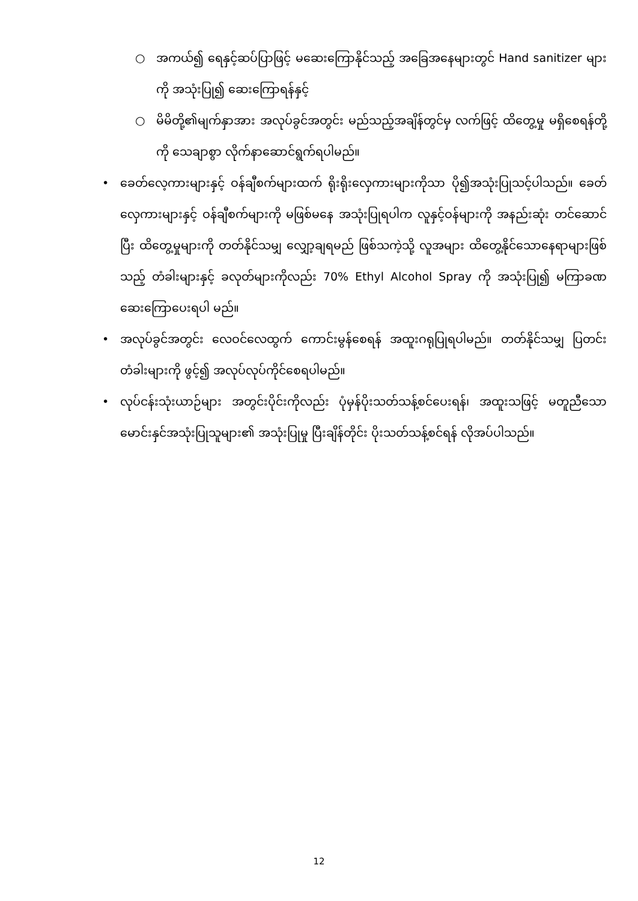○ အကယ်၍ ရေနှင့်ဆပ်ပြာဖြင့် မဆေးကြောနိုင်သည့် အခြေအနေများတွင် Hand sanitizer များကို အသုံးပြု၍ ဆေးကြောရန်နှင့်
○ မိမိတို့၏မျက်နှာအား အလုပ်ခွင်အတွင်း မည်သည့်အချိန်တွင်မှ လက်ဖြင့် ထိတွေ့မှု မရှိစေရန်တို့ကို သေချာစွာ လိုက်နာဆောင်ရွက်ရပါမည်။
• ခေတ်လေ့ကားများနှင့် ဝန်ချီစက်များထက် ရိုးရိုးလှေကားများကိုသာ ပို၍အသုံးပြုသင့်ပါသည်။ ခေတ်လှေကားများနှင့် ဝန်ချီစက်များကို မဖြစ်မနေ အသုံးပြုရပါက လူနှင့်ဝန်များကို အနည်းဆုံး တင်ဆောင်ပြီး ထိတွေ့မှုများကို တတ်နိုင်သမျှ လျှော့ချရမည် ဖြစ်သကဲ့သို့ လူအများ ထိတွေ့နိုင်သောနေရာများဖြစ်သည့် တံခါးများနှင့် ခလုတ်များကိုလည်း 70% Ethyl Alcohol Spray ကို အသုံးပြု၍ မကြာခဏ ဆေးကြောပေးရပါ မည်။
• အလုပ်ခွင်အတွင်း လေဝင်လေထွက် ကောင်းမွန်စေရန် အထူးဂရုပြုရပါမည်။ တတ်နိုင်သမျှ ပြတင်းတံခါးများကို ဖွင့်၍ အလုပ်လုပ်ကိုင်စေရပါမည်။
• လုပ်ငန်းသုံးယာဉ်များ အတွင်းပိုင်းကိုလည်း ပုံမှန်ပိုးသတ်သန့်စင်ပေးရန်၊ အထူးသဖြင့် မတူညီသော မောင်းနှင်အသုံးပြုသူများ၏ အသုံးပြုမှု ပြီးချိန်တိုင်း ပိုးသတ်သန့်စင်ရန် လိုအပ်ပါသည်။
12